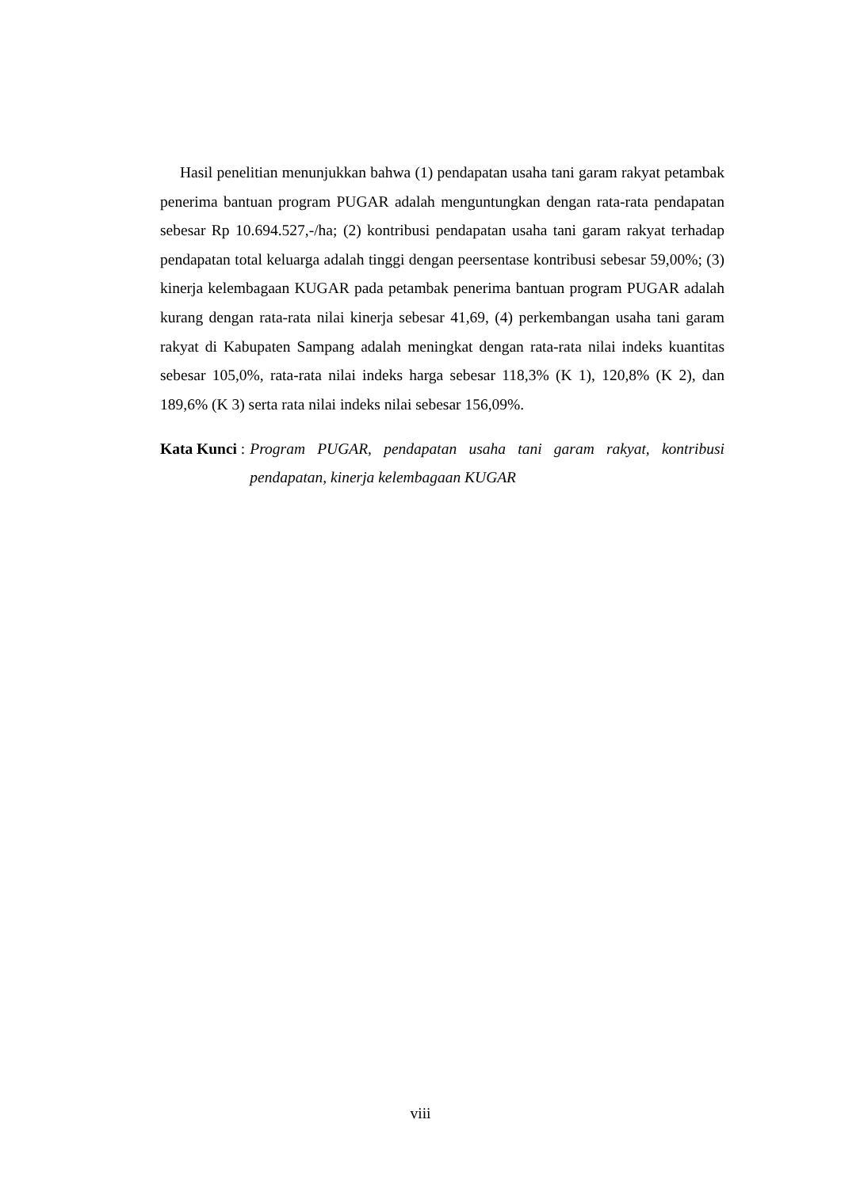Hasil penelitian menunjukkan bahwa (1) pendapatan usaha tani garam rakyat petambak penerima bantuan program PUGAR adalah menguntungkan dengan rata-rata pendapatan sebesar Rp 10.694.527,-/ha; (2) kontribusi pendapatan usaha tani garam rakyat terhadap pendapatan total keluarga adalah tinggi dengan peersentase kontribusi sebesar 59,00%; (3) kinerja kelembagaan KUGAR pada petambak penerima bantuan program PUGAR adalah kurang dengan rata-rata nilai kinerja sebesar 41,69, (4) perkembangan usaha tani garam rakyat di Kabupaten Sampang adalah meningkat dengan rata-rata nilai indeks kuantitas sebesar 105,0%, rata-rata nilai indeks harga sebesar 118,3% (K 1), 120,8% (K 2), dan 189,6% (K 3) serta rata nilai indeks nilai sebesar 156,09%.
Kata Kunci : Program PUGAR, pendapatan usaha tani garam rakyat, kontribusi pendapatan, kinerja kelembagaan KUGAR
viii